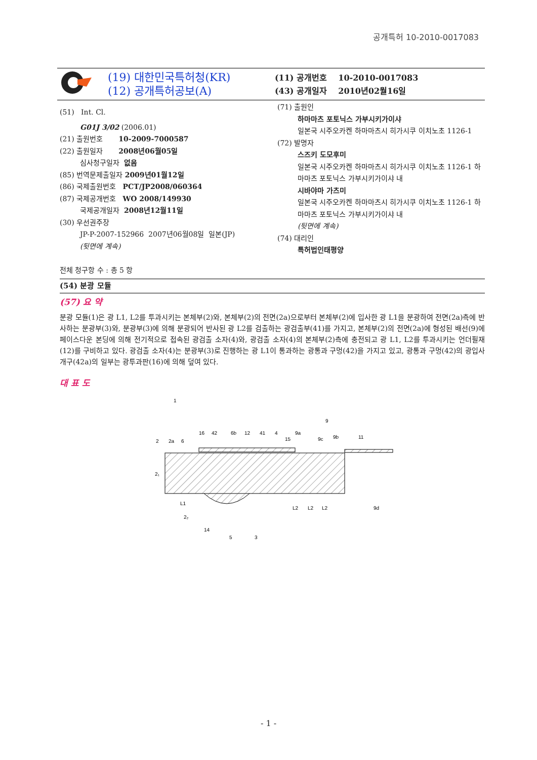공개특허 10-2010-0017083
(19) 대한민국특허청(KR)
(12) 공개특허공보(A)
(11) 공개번호 10-2010-0017083
(43) 공개일자 2010년02월16일
(51) Int. Cl.
G01J 3/02 (2006.01)
(21) 출원번호 10-2009-7000587
(22) 출원일자 2008년06월05일
심사청구일자 없음
(85) 번역문제출일자 2009년01월12일
(86) 국제출원번호 PCT/JP2008/060364
(87) 국제공개번호 WO 2008/149930
국제공개일자 2008년12월11일
(30) 우선권주장
JP-P-2007-152966 2007년06월08일 일본(JP)
(뒷면에 계속)
전체 청구항 수 : 총 5 항
(71) 출원인
하마마츠 포토닉스 가부시키가이샤
일본국 시주오카켄 하마마츠시 히가시쿠 이치노초 1126-1
(72) 발명자
스즈키 도모후미
일본국 시주오카켄 하마마츠시 히가시쿠 이치노초 1126-1 하마마츠 포토닉스 가부시키가이샤 내
시바야마 가츠미
일본국 시주오카켄 하마마츠시 히가시쿠 이치노초 1126-1 하마마츠 포토닉스 가부시키가이샤 내
(뒷면에 계속)
(74) 대리인
특허법인태평양
(54) 분광 모듈
(57) 요 약
분광 모듈(1)은 광 L1, L2를 투과시키는 본체부(2)와, 본체부(2)의 전면(2a)으로부터 본체부(2)에 입사한 광 L1을 분광하여 전면(2a)측에 반사하는 분광부(3)와, 분광부(3)에 의해 분광되어 반사된 광 L2를 검출하는 광검출부(41)를 가지고, 본체부(2)의 전면(2a)에 형성된 배선(9)에 페이스다운 본딩에 의해 전기적으로 접속된 광검출 소자(4)와, 광검출 소자(4)의 본체부(2)측에 충전되고 광 L1, L2를 투과시키는 언더필재(12)를 구비하고 있다. 광검출 소자(4)는 분광부(3)로 진행하는 광 L1이 통과하는 광통과 구멍(42)을 가지고 있고, 광통과 구멍(42)의 광입사 개구(42a)의 일부는 광투과판(16)에 의해 덮여 있다.
대 표 도
1
2
2a
6
16
42
6b
12
41
4
15
9a
9c
9
9b
11
2₁
L1
2₂
L2
L2
L2
9d
14
5
3
- 1 -